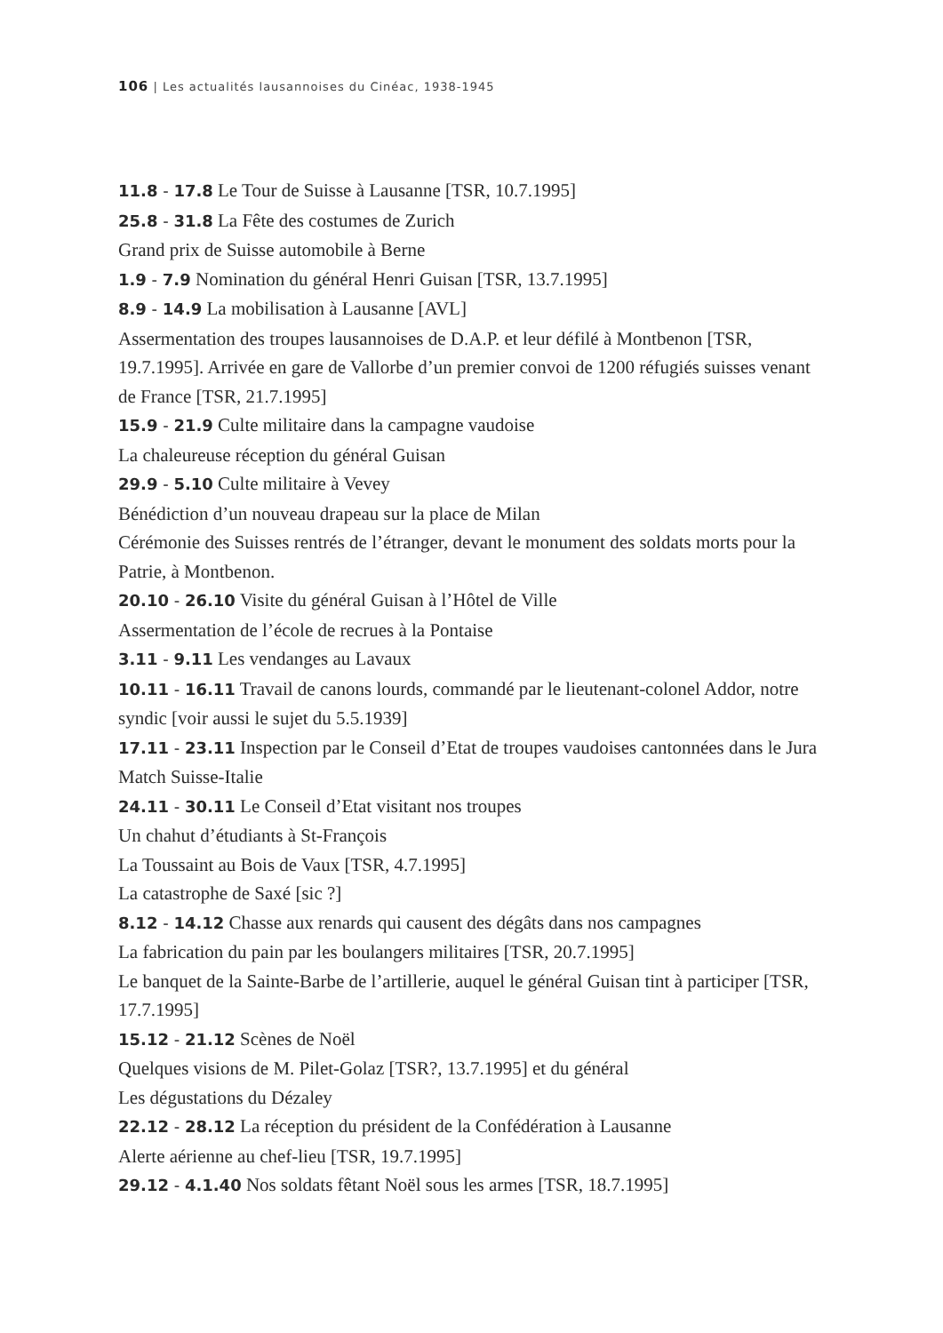106 | Les actualités lausannoises du Cinéac, 1938-1945
11.8 - 17.8 Le Tour de Suisse à Lausanne [TSR, 10.7.1995]
25.8 - 31.8 La Fête des costumes de Zurich
Grand prix de Suisse automobile à Berne
1.9 - 7.9 Nomination du général Henri Guisan [TSR, 13.7.1995]
8.9 - 14.9 La mobilisation à Lausanne [AVL]
Assermentation des troupes lausannoises de D.A.P. et leur défilé à Montbenon [TSR, 19.7.1995]. Arrivée en gare de Vallorbe d’un premier convoi de 1200 réfugiés suisses venant de France [TSR, 21.7.1995]
15.9 - 21.9 Culte militaire dans la campagne vaudoise
La chaleureuse réception du général Guisan
29.9 - 5.10 Culte militaire à Vevey
Bénédiction d’un nouveau drapeau sur la place de Milan
Cérémonie des Suisses rentrés de l’étranger, devant le monument des soldats morts pour la Patrie, à Montbenon.
20.10 - 26.10 Visite du général Guisan à l’Hôtel de Ville
Assermentation de l’école de recrues à la Pontaise
3.11 - 9.11 Les vendanges au Lavaux
10.11 - 16.11 Travail de canons lourds, commandé par le lieutenant-colonel Addor, notre syndic [voir aussi le sujet du 5.5.1939]
17.11 - 23.11 Inspection par le Conseil d’Etat de troupes vaudoises cantonnées dans le Jura
Match Suisse-Italie
24.11 - 30.11 Le Conseil d’Etat visitant nos troupes
Un chahut d’étudiants à St-François
La Toussaint au Bois de Vaux [TSR, 4.7.1995]
La catastrophe de Saxé [sic ?]
8.12 - 14.12 Chasse aux renards qui causent des dégâts dans nos campagnes
La fabrication du pain par les boulangers militaires [TSR, 20.7.1995]
Le banquet de la Sainte-Barbe de l’artillerie, auquel le général Guisan tint à participer [TSR, 17.7.1995]
15.12 - 21.12 Scènes de Noël
Quelques visions de M. Pilet-Golaz [TSR?, 13.7.1995] et du général
Les dégustations du Dézaley
22.12 - 28.12 La réception du président de la Confédération à Lausanne
Alerte aérienne au chef-lieu [TSR, 19.7.1995]
29.12 - 4.1.40 Nos soldats fêtant Noël sous les armes [TSR, 18.7.1995]